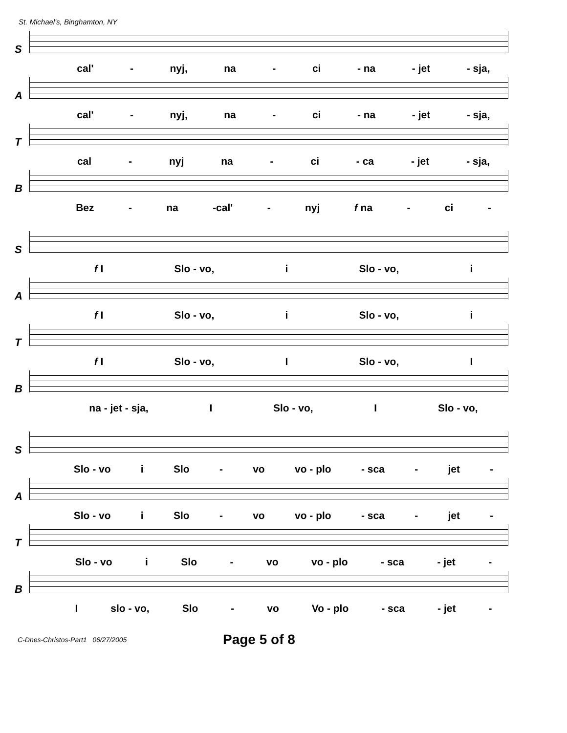St. Michael's, Binghamton, NY
S
cal' - nyj, na - ci - na - jet - sja,
A
cal' - nyj, na - ci - na - jet - sja,
T
cal - nyj na - ci - ca - jet - sja,
B
Bez - na -cal' - nyj f na - ci -
S
f I Slo - vo, i Slo - vo, i
A
f I Slo - vo, i Slo - vo, i
T
f I Slo - vo, I Slo - vo, I
B
na - jet - sja, I Slo - vo, I Slo - vo,
S
Slo - vo i Slo - vo vo - plo - sca - jet -
A
Slo - vo i Slo - vo vo - plo - sca - jet -
T
Slo - vo i Slo - vo vo - plo - sca - jet -
B
Islo - vo, Slo - vo Vo - plo - sca - jet -
C-Dnes-Christos-Part1 06/27/2005 Page 5 of 8